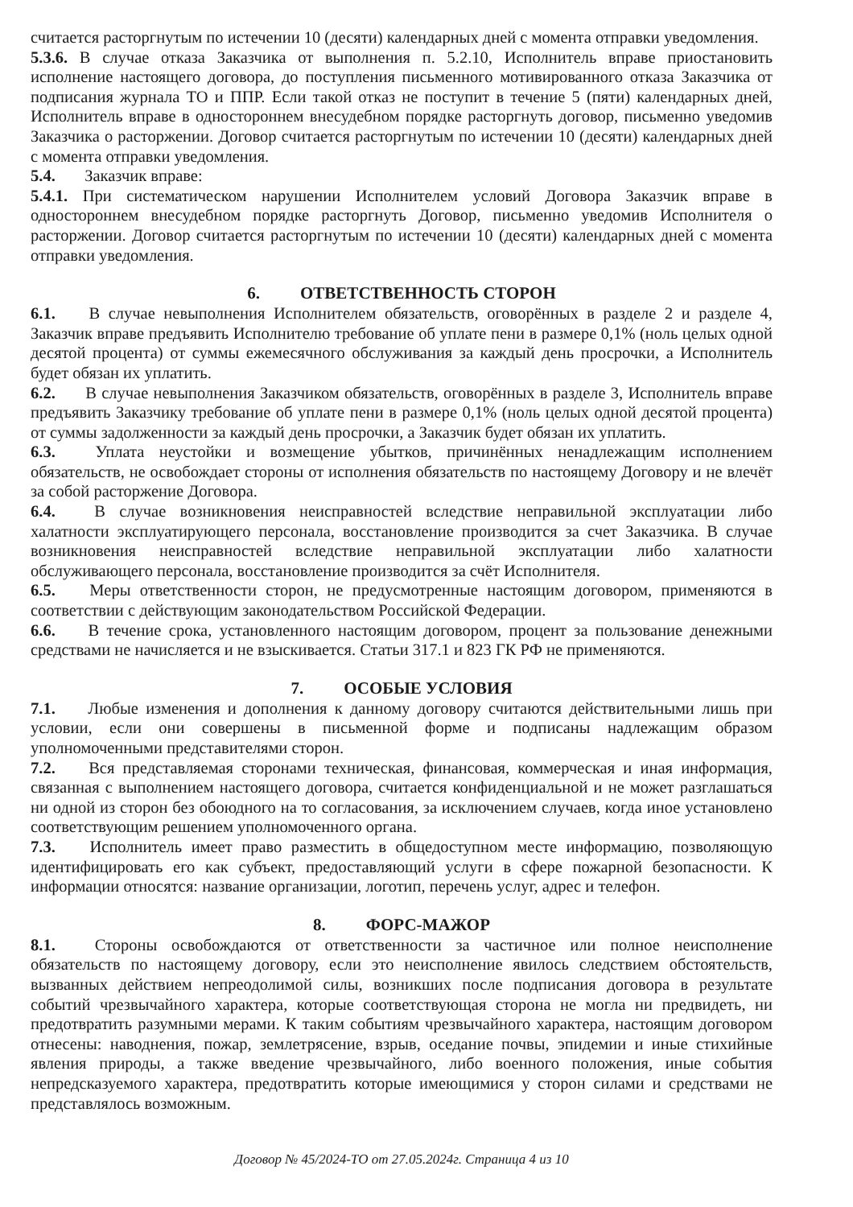считается расторгнутым по истечении 10 (десяти) календарных дней с момента отправки уведомления.
5.3.6. В случае отказа Заказчика от выполнения п. 5.2.10, Исполнитель вправе приостановить исполнение настоящего договора, до поступления письменного мотивированного отказа Заказчика от подписания журнала ТО и ППР. Если такой отказ не поступит в течение 5 (пяти) календарных дней, Исполнитель вправе в одностороннем внесудебном порядке расторгнуть договор, письменно уведомив Заказчика о расторжении. Договор считается расторгнутым по истечении 10 (десяти) календарных дней с момента отправки уведомления.
5.4. Заказчик вправе:
5.4.1. При систематическом нарушении Исполнителем условий Договора Заказчик вправе в одностороннем внесудебном порядке расторгнуть Договор, письменно уведомив Исполнителя о расторжении. Договор считается расторгнутым по истечении 10 (десяти) календарных дней с момента отправки уведомления.
6. ОТВЕТСТВЕННОСТЬ СТОРОН
6.1. В случае невыполнения Исполнителем обязательств, оговорённых в разделе 2 и разделе 4, Заказчик вправе предъявить Исполнителю требование об уплате пени в размере 0,1% (ноль целых одной десятой процента) от суммы ежемесячного обслуживания за каждый день просрочки, а Исполнитель будет обязан их уплатить.
6.2. В случае невыполнения Заказчиком обязательств, оговорённых в разделе 3, Исполнитель вправе предъявить Заказчику требование об уплате пени в размере 0,1% (ноль целых одной десятой процента) от суммы задолженности за каждый день просрочки, а Заказчик будет обязан их уплатить.
6.3. Уплата неустойки и возмещение убытков, причинённых ненадлежащим исполнением обязательств, не освобождает стороны от исполнения обязательств по настоящему Договору и не влечёт за собой расторжение Договора.
6.4. В случае возникновения неисправностей вследствие неправильной эксплуатации либо халатности эксплуатирующего персонала, восстановление производится за счет Заказчика. В случае возникновения неисправностей вследствие неправильной эксплуатации либо халатности обслуживающего персонала, восстановление производится за счёт Исполнителя.
6.5. Меры ответственности сторон, не предусмотренные настоящим договором, применяются в соответствии с действующим законодательством Российской Федерации.
6.6. В течение срока, установленного настоящим договором, процент за пользование денежными средствами не начисляется и не взыскивается. Статьи 317.1 и 823 ГК РФ не применяются.
7. ОСОБЫЕ УСЛОВИЯ
7.1. Любые изменения и дополнения к данному договору считаются действительными лишь при условии, если они совершены в письменной форме и подписаны надлежащим образом уполномоченными представителями сторон.
7.2. Вся представляемая сторонами техническая, финансовая, коммерческая и иная информация, связанная с выполнением настоящего договора, считается конфиденциальной и не может разглашаться ни одной из сторон без обоюдного на то согласования, за исключением случаев, когда иное установлено соответствующим решением уполномоченного органа.
7.3. Исполнитель имеет право разместить в общедоступном месте информацию, позволяющую идентифицировать его как субъект, предоставляющий услуги в сфере пожарной безопасности. К информации относятся: название организации, логотип, перечень услуг, адрес и телефон.
8. ФОРС-МАЖОР
8.1. Стороны освобождаются от ответственности за частичное или полное неисполнение обязательств по настоящему договору, если это неисполнение явилось следствием обстоятельств, вызванных действием непреодолимой силы, возникших после подписания договора в результате событий чрезвычайного характера, которые соответствующая сторона не могла ни предвидеть, ни предотвратить разумными мерами. К таким событиям чрезвычайного характера, настоящим договором отнесены: наводнения, пожар, землетрясение, взрыв, оседание почвы, эпидемии и иные стихийные явления природы, а также введение чрезвычайного, либо военного положения, иные события непредсказуемого характера, предотвратить которые имеющимися у сторон силами и средствами не представлялось возможным.
Договор № 45/2024-ТО от 27.05.2024г. Страница 4 из 10